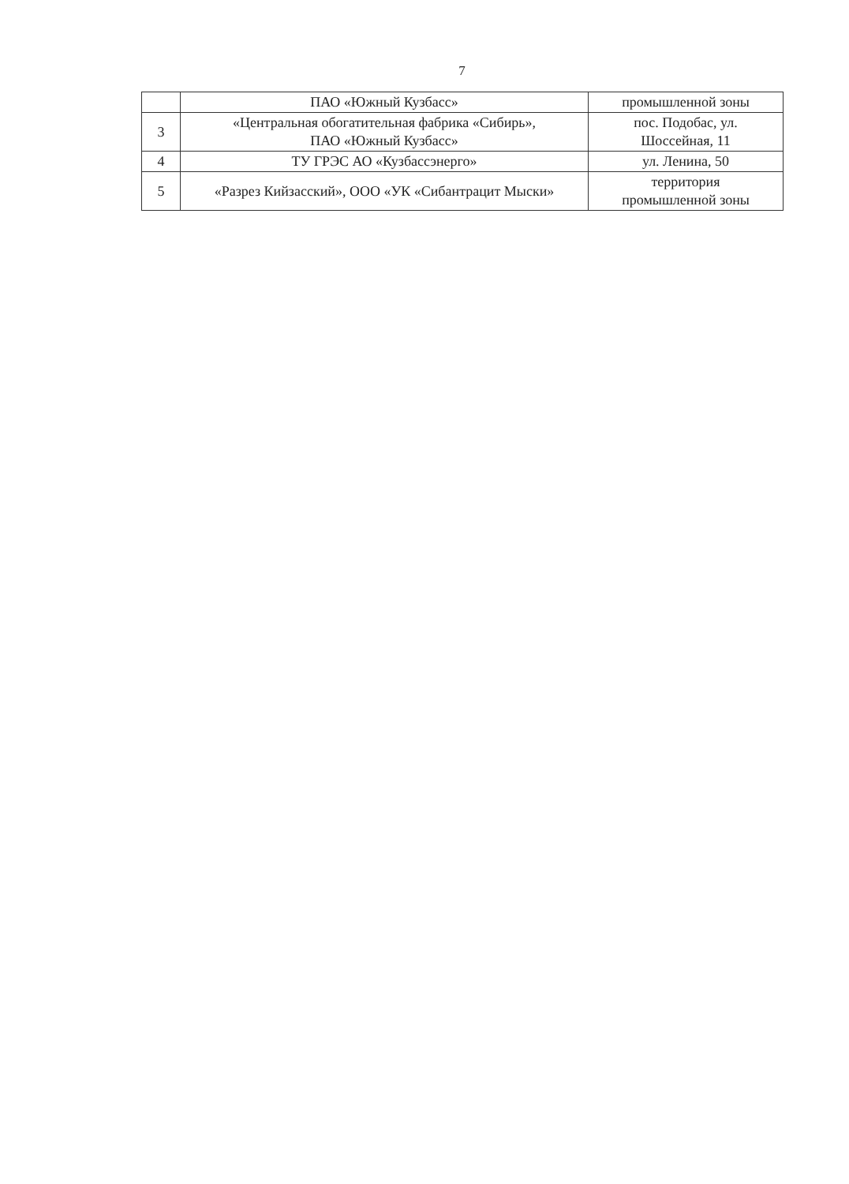7
| | ПАО «Южный Кузбасс» | промышленной зоны |
| 3 | «Центральная обогатительная фабрика «Сибирь», ПАО «Южный Кузбасс» | пос. Подобас, ул. Шоссейная, 11 |
| 4 | ТУ ГРЭС АО «Кузбассэнерго» | ул. Ленина, 50 |
| 5 | «Разрез Кийзасский», ООО «УК «Сибантрацит Мыски» | территория промышленной зоны |